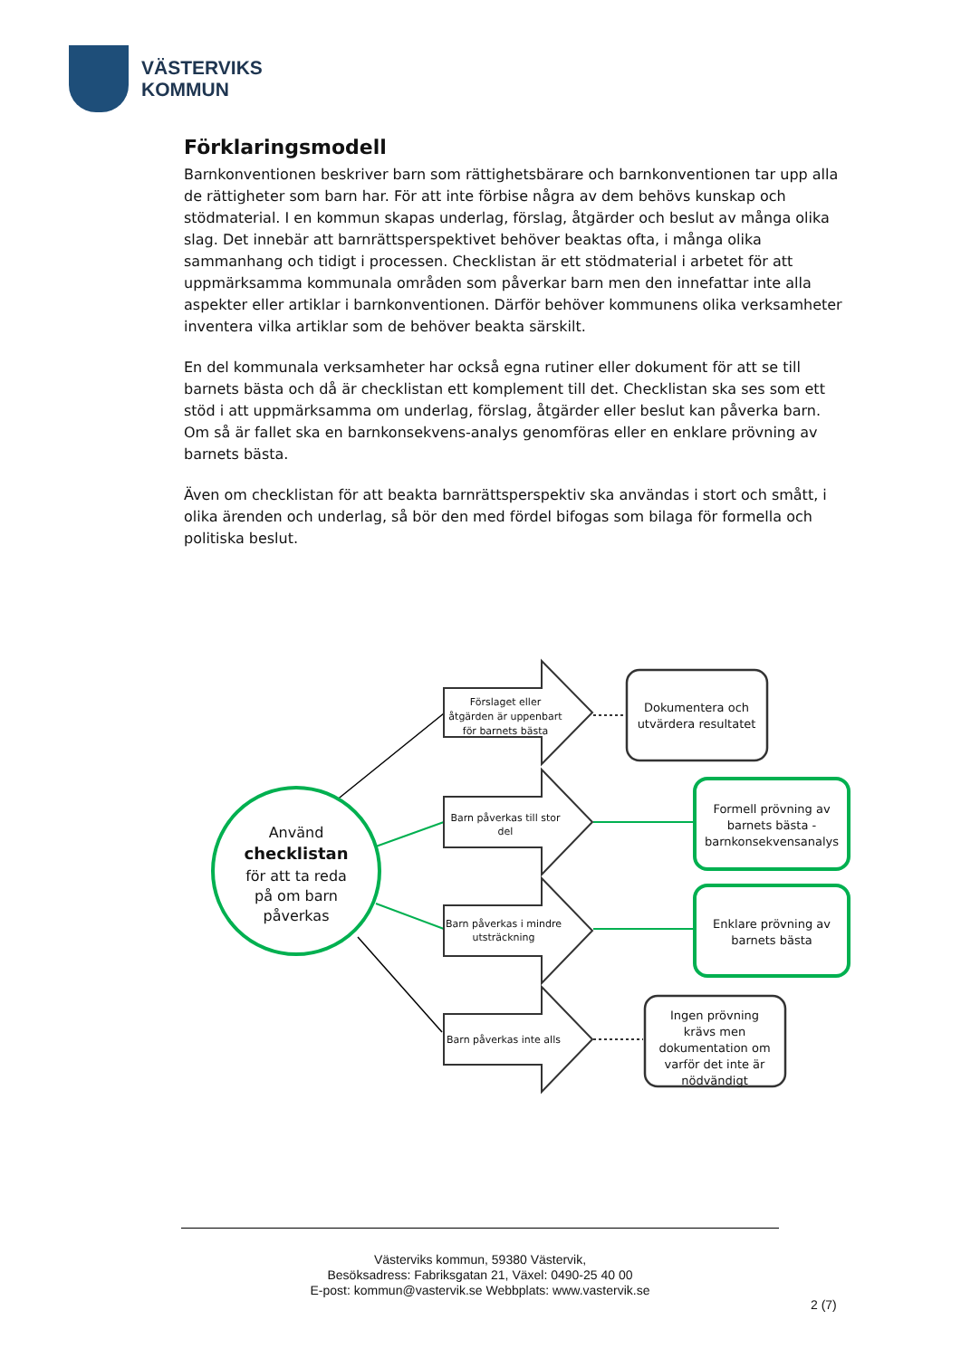VÄSTERVIKS
KOMMUN
Förklaringsmodell
Barnkonventionen beskriver barn som rättighetsbärare och barnkonventionen tar upp alla de rättigheter som barn har. För att inte förbise några av dem behövs kunskap och stödmaterial. I en kommun skapas underlag, förslag, åtgärder och beslut av många olika slag. Det innebär att barnrättsperspektivet behöver beaktas ofta, i många olika sammanhang och tidigt i processen. Checklistan är ett stödmaterial i arbetet för att uppmärksamma kommunala områden som påverkar barn men den innefattar inte alla aspekter eller artiklar i barnkonventionen. Därför behöver kommunens olika verksamheter inventera vilka artiklar som de behöver beakta särskilt.
En del kommunala verksamheter har också egna rutiner eller dokument för att se till barnets bästa och då är checklistan ett komplement till det. Checklistan ska ses som ett stöd i att uppmärksamma om underlag, förslag, åtgärder eller beslut kan påverka barn. Om så är fallet ska en barnkonsekvens-analys genomföras eller en enklare prövning av barnets bästa.
Även om checklistan för att beakta barnrättsperspektiv ska användas i stort och smått, i olika ärenden och underlag, så bör den med fördel bifogas som bilaga för formella och politiska beslut.
Förslaget eller
åtgärden är uppenbart
för barnets bästa
Barn påverkas till stor
del
Barn påverkas i mindre
utsträckning
Barn påverkas inte alls
Dokumentera och
utvärdera resultatet
Formell prövning av
barnets bästa -
barnkonsekvensanalys
Enklare prövning av
barnets bästa
Ingen prövning
krävs men
dokumentation om
varför det inte är
nödvändigt
Använd
checklistan
för att ta reda
på om barn
påverkas
Västerviks kommun, 59380 Västervik,
Besöksadress: Fabriksgatan 21, Växel: 0490-25 40 00
E-post: kommun@vastervik.se Webbplats: www.vastervik.se
2 (7)